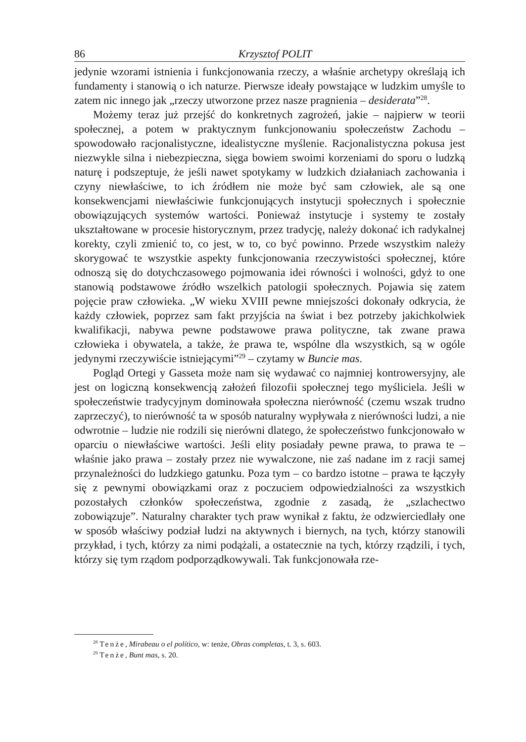86
Krzysztof POLIT
jedynie wzorami istnienia i funkcjonowania rzeczy, a właśnie archetypy określają ich fundamenty i stanowią o ich naturze. Pierwsze ideały powstające w ludzkim umyśle to zatem nic innego jak „rzeczy utworzone przez nasze pragnienia – desiderata”<sup>28</sup>.
Możemy teraz już przejść do konkretnych zagrożeń, jakie – najpierw w teorii społecznej, a potem w praktycznym funkcjonowaniu społeczeństw Zachodu – spowodowało racjonalistyczne, idealistyczne myślenie. Racjonalistyczna pokusa jest niezwykle silna i niebezpieczna, sięga bowiem swoimi korzeniami do sporu o ludzką naturę i podszeptuje, że jeśli nawet spotykamy w ludzkich działaniach zachowania i czyny niewłaściwe, to ich źródłem nie może być sam człowiek, ale są one konsekwencjami niewłaściwie funkcjonujących instytucji społecznych i społecznie obowiązujących systemów wartości. Ponieważ instytucje i systemy te zostały ukształtowane w procesie historycznym, przez tradycję, należy dokonać ich radykalnej korekty, czyli zmienić to, co jest, w to, co być powinno. Przede wszystkim należy skorygować te wszystkie aspekty funkcjonowania rzeczywistości społecznej, które odnoszą się do dotychczasowego pojmowania idei równości i wolności, gdyż to one stanowią podstawowe źródło wszelkich patologii społecznych. Pojawia się zatem pojęcie praw człowieka. „W wieku XVIII pewne mniejszości dokonały odkrycia, że każdy człowiek, poprzez sam fakt przyjścia na świat i bez potrzeby jakichkolwiek kwalifikacji, nabywa pewne podstawowe prawa polityczne, tak zwane prawa człowieka i obywatela, a także, że prawa te, wspólne dla wszystkich, są w ogóle jedynymi rzeczywiście istniejącymi”<sup>29</sup> – czytamy w Buncie mas.
Pogląd Ortegi y Gasseta może nam się wydawać co najmniej kontrowersyjny, ale jest on logiczną konsekwencją założeń filozofii społecznej tego myśliciela. Jeśli w społeczeństwie tradycyjnym dominowała społeczna nierówność (czemu wszak trudno zaprzeczyć), to nierówność ta w sposób naturalny wypływała z nierówności ludzi, a nie odwrotnie – ludzie nie rodzili się nierówni dlatego, że społeczeństwo funkcjonowało w oparciu o niewłaściwe wartości. Jeśli elity posiadały pewne prawa, to prawa te – właśnie jako prawa – zostały przez nie wywalczone, nie zaś nadane im z racji samej przynależności do ludzkiego gatunku. Poza tym – co bardzo istotne – prawa te łączyły się z pewnymi obowiązkami oraz z poczuciem odpowiedzialności za wszystkich pozostałych członków społeczeństwa, zgodnie z zasadą, że „szlachectwo zobowiązuje”. Naturalny charakter tych praw wynikał z faktu, że odzwierciedlały one w sposób właściwy podział ludzi na aktywnych i biernych, na tych, którzy stanowili przykład, i tych, którzy za nimi podążali, a ostatecznie na tych, którzy rządzili, i tych, którzy się tym rządom podporządkowywali. Tak funkcjonowała rze-
<sup>28</sup> Tenże, Mirabeau o el político, w: tenże, Obras completas, t. 3, s. 603.
<sup>29</sup> Tenże, Bunt mas, s. 20.